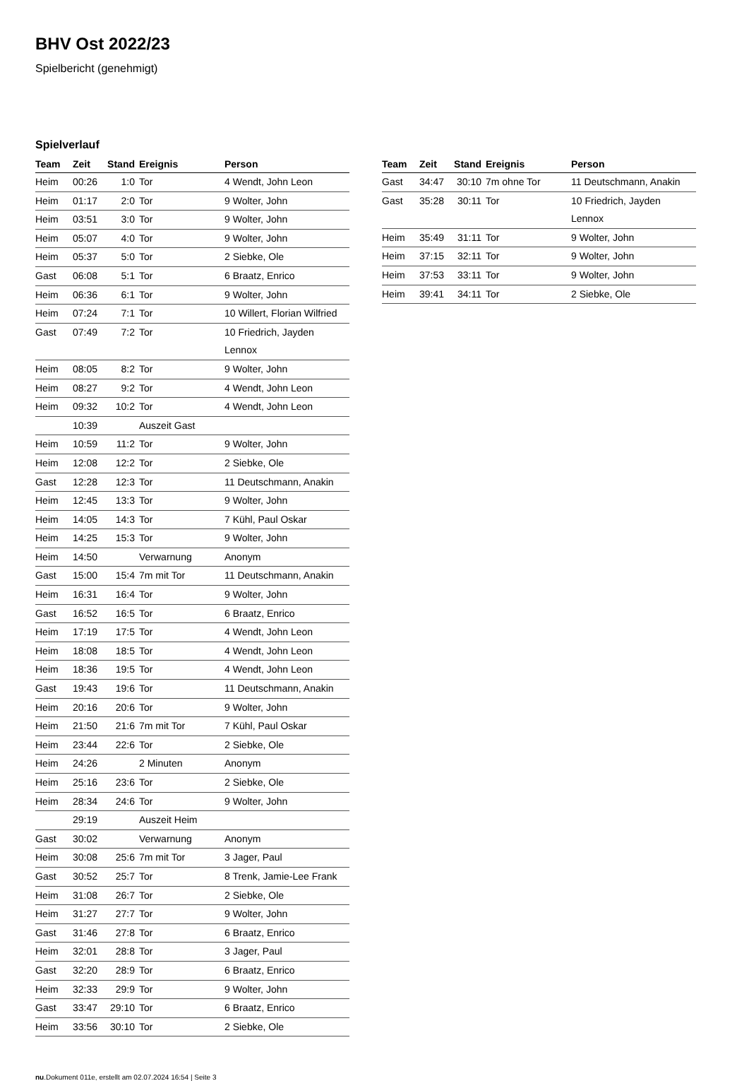BHV Ost 2022/23
Spielbericht (genehmigt)
Spielverlauf
| Team | Zeit | Stand | Ereignis | Person |
| --- | --- | --- | --- | --- |
| Heim | 00:26 | 1:0 | Tor | 4 Wendt, John Leon |
| Heim | 01:17 | 2:0 | Tor | 9 Wolter, John |
| Heim | 03:51 | 3:0 | Tor | 9 Wolter, John |
| Heim | 05:07 | 4:0 | Tor | 9 Wolter, John |
| Heim | 05:37 | 5:0 | Tor | 2 Siebke, Ole |
| Gast | 06:08 | 5:1 | Tor | 6 Braatz, Enrico |
| Heim | 06:36 | 6:1 | Tor | 9 Wolter, John |
| Heim | 07:24 | 7:1 | Tor | 10 Willert, Florian Wilfried |
| Gast | 07:49 | 7:2 | Tor | 10 Friedrich, Jayden Lennox |
| Heim | 08:05 | 8:2 | Tor | 9 Wolter, John |
| Heim | 08:27 | 9:2 | Tor | 4 Wendt, John Leon |
| Heim | 09:32 | 10:2 | Tor | 4 Wendt, John Leon |
| | 10:39 | | Auszeit Gast | |
| Heim | 10:59 | 11:2 | Tor | 9 Wolter, John |
| Heim | 12:08 | 12:2 | Tor | 2 Siebke, Ole |
| Gast | 12:28 | 12:3 | Tor | 11 Deutschmann, Anakin |
| Heim | 12:45 | 13:3 | Tor | 9 Wolter, John |
| Heim | 14:05 | 14:3 | Tor | 7 Kühl, Paul Oskar |
| Heim | 14:25 | 15:3 | Tor | 9 Wolter, John |
| Heim | 14:50 | | Verwarnung | Anonym |
| Gast | 15:00 | 15:4 | 7m mit Tor | 11 Deutschmann, Anakin |
| Heim | 16:31 | 16:4 | Tor | 9 Wolter, John |
| Gast | 16:52 | 16:5 | Tor | 6 Braatz, Enrico |
| Heim | 17:19 | 17:5 | Tor | 4 Wendt, John Leon |
| Heim | 18:08 | 18:5 | Tor | 4 Wendt, John Leon |
| Heim | 18:36 | 19:5 | Tor | 4 Wendt, John Leon |
| Gast | 19:43 | 19:6 | Tor | 11 Deutschmann, Anakin |
| Heim | 20:16 | 20:6 | Tor | 9 Wolter, John |
| Heim | 21:50 | 21:6 | 7m mit Tor | 7 Kühl, Paul Oskar |
| Heim | 23:44 | 22:6 | Tor | 2 Siebke, Ole |
| Heim | 24:26 | | 2 Minuten | Anonym |
| Heim | 25:16 | 23:6 | Tor | 2 Siebke, Ole |
| Heim | 28:34 | 24:6 | Tor | 9 Wolter, John |
| | 29:19 | | Auszeit Heim | |
| Gast | 30:02 | | Verwarnung | Anonym |
| Heim | 30:08 | 25:6 | 7m mit Tor | 3 Jager, Paul |
| Gast | 30:52 | 25:7 | Tor | 8 Trenk, Jamie-Lee Frank |
| Heim | 31:08 | 26:7 | Tor | 2 Siebke, Ole |
| Heim | 31:27 | 27:7 | Tor | 9 Wolter, John |
| Gast | 31:46 | 27:8 | Tor | 6 Braatz, Enrico |
| Heim | 32:01 | 28:8 | Tor | 3 Jager, Paul |
| Gast | 32:20 | 28:9 | Tor | 6 Braatz, Enrico |
| Heim | 32:33 | 29:9 | Tor | 9 Wolter, John |
| Gast | 33:47 | 29:10 | Tor | 6 Braatz, Enrico |
| Heim | 33:56 | 30:10 | Tor | 2 Siebke, Ole |
| Team | Zeit | Stand | Ereignis | Person |
| --- | --- | --- | --- | --- |
| Gast | 34:47 | 30:10 | 7m ohne Tor | 11 Deutschmann, Anakin |
| Gast | 35:28 | 30:11 | Tor | 10 Friedrich, Jayden Lennox |
| Heim | 35:49 | 31:11 | Tor | 9 Wolter, John |
| Heim | 37:15 | 32:11 | Tor | 9 Wolter, John |
| Heim | 37:53 | 33:11 | Tor | 9 Wolter, John |
| Heim | 39:41 | 34:11 | Tor | 2 Siebke, Ole |
nu.Dokument 011e, erstellt am 02.07.2024 16:54 | Seite 3